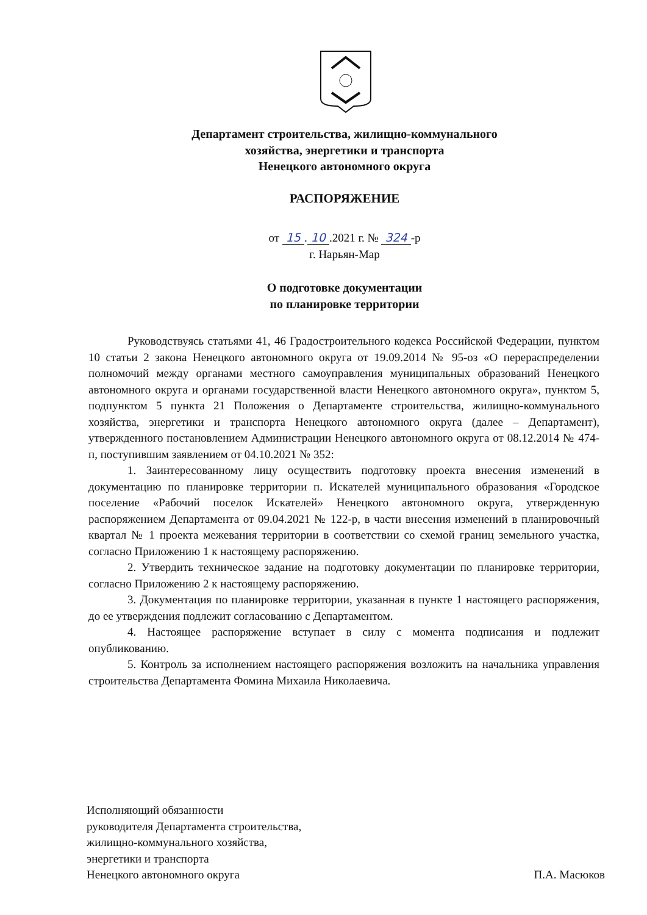Департамент строительства, жилищно-коммунального
хозяйства, энергетики и транспорта
Ненецкого автономного округа
РАСПОРЯЖЕНИЕ
от 15. 10.2021 г. № 324 -р
г. Нарьян-Мар
О подготовке документации
по планировке территории
Руководствуясь статьями 41, 46 Градостроительного кодекса Российской Федерации, пунктом 10 статьи 2 закона Ненецкого автономного округа от 19.09.2014 № 95-оз «О перераспределении полномочий между органами местного самоуправления муниципальных образований Ненецкого автономного округа и органами государственной власти Ненецкого автономного округа», пунктом 5, подпунктом 5 пункта 21 Положения о Департаменте строительства, жилищно-коммунального хозяйства, энергетики и транспорта Ненецкого автономного округа (далее – Департамент), утвержденного постановлением Администрации Ненецкого автономного округа от 08.12.2014 № 474-п, поступившим заявлением от 04.10.2021 № 352:
1. Заинтересованному лицу осуществить подготовку проекта внесения изменений в документацию по планировке территории п. Искателей муниципального образования «Городское поселение «Рабочий поселок Искателей» Ненецкого автономного округа, утвержденную распоряжением Департамента от 09.04.2021 № 122-р, в части внесения изменений в планировочный квартал № 1 проекта межевания территории в соответствии со схемой границ земельного участка, согласно Приложению 1 к настоящему распоряжению.
2. Утвердить техническое задание на подготовку документации по планировке территории, согласно Приложению 2 к настоящему распоряжению.
3. Документация по планировке территории, указанная в пункте 1 настоящего распоряжения, до ее утверждения подлежит согласованию с Департаментом.
4. Настоящее распоряжение вступает в силу с момента подписания и подлежит опубликованию.
5. Контроль за исполнением настоящего распоряжения возложить на начальника управления строительства Департамента Фомина Михаила Николаевича.
Исполняющий обязанности
руководителя Департамента строительства,
жилищно-коммунального хозяйства,
энергетики и транспорта
Ненецкого автономного округа
П.А. Масюков